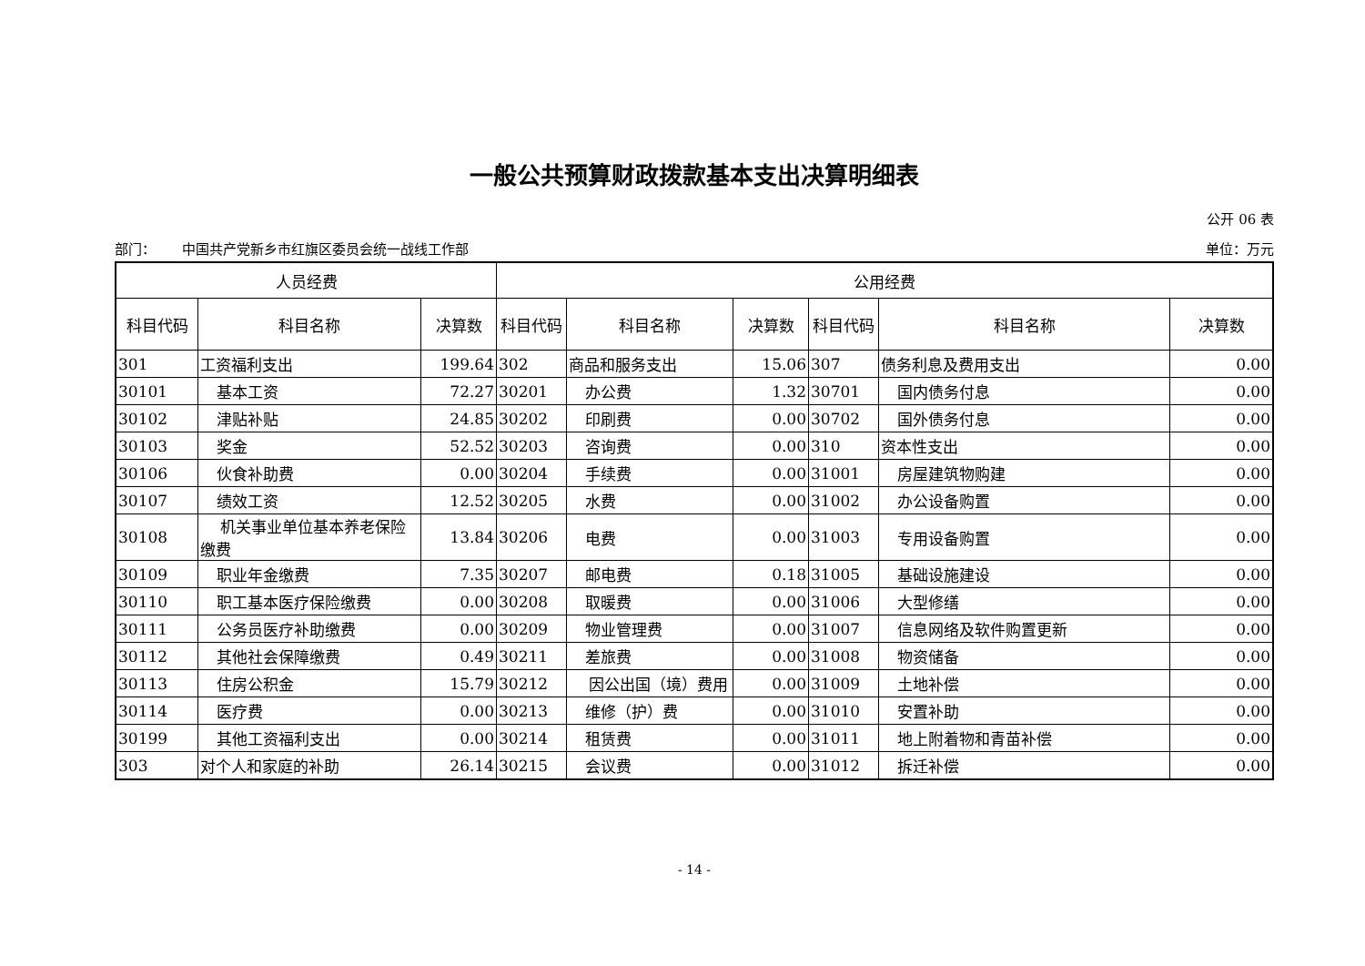一般公共预算财政拨款基本支出决算明细表
公开 06 表
部门： 中国共产党新乡市红旗区委员会统一战线工作部 单位：万元
| 人员经费 | | | 公用经费 | | | | | |
| --- | --- | --- | --- | --- | --- | --- | --- | --- |
| 科目代码 | 科目名称 | 决算数 | 科目代码 | 科目名称 | 决算数 | 科目代码 | 科目名称 | 决算数 |
| 301 | 工资福利支出 | 199.64 | 302 | 商品和服务支出 | 15.06 | 307 | 债务利息及费用支出 | 0.00 |
| 30101 | 基本工资 | 72.27 | 30201 | 办公费 | 1.32 | 30701 | 国内债务付息 | 0.00 |
| 30102 | 津贴补贴 | 24.85 | 30202 | 印刷费 | 0.00 | 30702 | 国外债务付息 | 0.00 |
| 30103 | 奖金 | 52.52 | 30203 | 咨询费 | 0.00 | 310 | 资本性支出 | 0.00 |
| 30106 | 伙食补助费 | 0.00 | 30204 | 手续费 | 0.00 | 31001 | 房屋建筑物购建 | 0.00 |
| 30107 | 绩效工资 | 12.52 | 30205 | 水费 | 0.00 | 31002 | 办公设备购置 | 0.00 |
| 30108 | 机关事业单位基本养老保险缴费 | 13.84 | 30206 | 电费 | 0.00 | 31003 | 专用设备购置 | 0.00 |
| 30109 | 职业年金缴费 | 7.35 | 30207 | 邮电费 | 0.18 | 31005 | 基础设施建设 | 0.00 |
| 30110 | 职工基本医疗保险缴费 | 0.00 | 30208 | 取暖费 | 0.00 | 31006 | 大型修缮 | 0.00 |
| 30111 | 公务员医疗补助缴费 | 0.00 | 30209 | 物业管理费 | 0.00 | 31007 | 信息网络及软件购置更新 | 0.00 |
| 30112 | 其他社会保障缴费 | 0.49 | 30211 | 差旅费 | 0.00 | 31008 | 物资储备 | 0.00 |
| 30113 | 住房公积金 | 15.79 | 30212 | 因公出国（境）费用 | 0.00 | 31009 | 土地补偿 | 0.00 |
| 30114 | 医疗费 | 0.00 | 30213 | 维修（护）费 | 0.00 | 31010 | 安置补助 | 0.00 |
| 30199 | 其他工资福利支出 | 0.00 | 30214 | 租赁费 | 0.00 | 31011 | 地上附着物和青苗补偿 | 0.00 |
| 303 | 对个人和家庭的补助 | 26.14 | 30215 | 会议费 | 0.00 | 31012 | 拆迁补偿 | 0.00 |
- 14 -